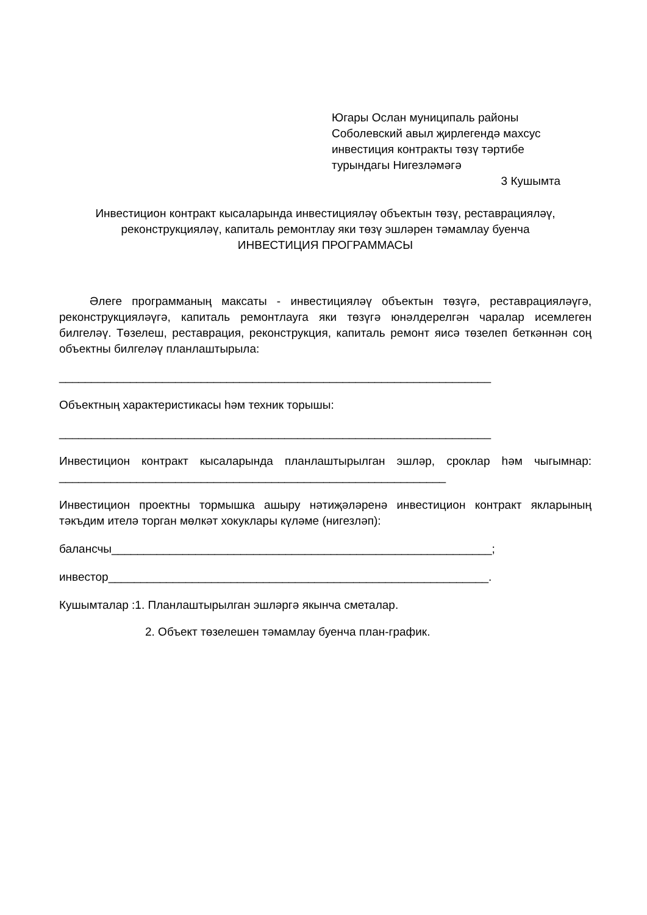Югары Ослан муниципаль районы
Соболевский авыл җирлегендә махсус
инвестиция контракты төзү тәртибе
турындагы Нигезләмәгә
3 Кушымта
Инвестицион контракт кысаларында инвестицияләү объектын төзү, реставрацияләү, реконструкцияләү, капиталь ремонтлау яки төзү эшләрен тәмамлау буенча
ИНВЕСТИЦИЯ ПРОГРАММАСЫ
Әлеге программаның максаты - инвестицияләү объектын төзүгә, реставрацияләүгә, реконструкцияләүгә, капиталь ремонтлауга яки төзүгә юнәлдерелгән чаралар исемлеген билгеләү. Төзелеш, реставрация, реконструкция, капиталь ремонт яисә төзелеп беткәннән соң объектны билгеләү планлаштырыла:
___________________________________________________________________
Объектның характеристикасы һәм техник торышы:
___________________________________________________________________
Инвестицион контракт кысаларында планлаштырылган эшләр, сроклар һәм чыгымнар: ____________________________________________________________
Инвестицион проектны тормышка ашыру нәтиҗәләренә инвестицион контракт якларының тәкъдим ителә торган мөлкәт хокуклары күләме (нигезләп):
балансчы___________________________________________________________;
инвестор___________________________________________________________.
Кушымталар :1. Планлаштырылган эшләргә якынча сметалар.
2. Объект төзелешен тәмамлау буенча план-график.